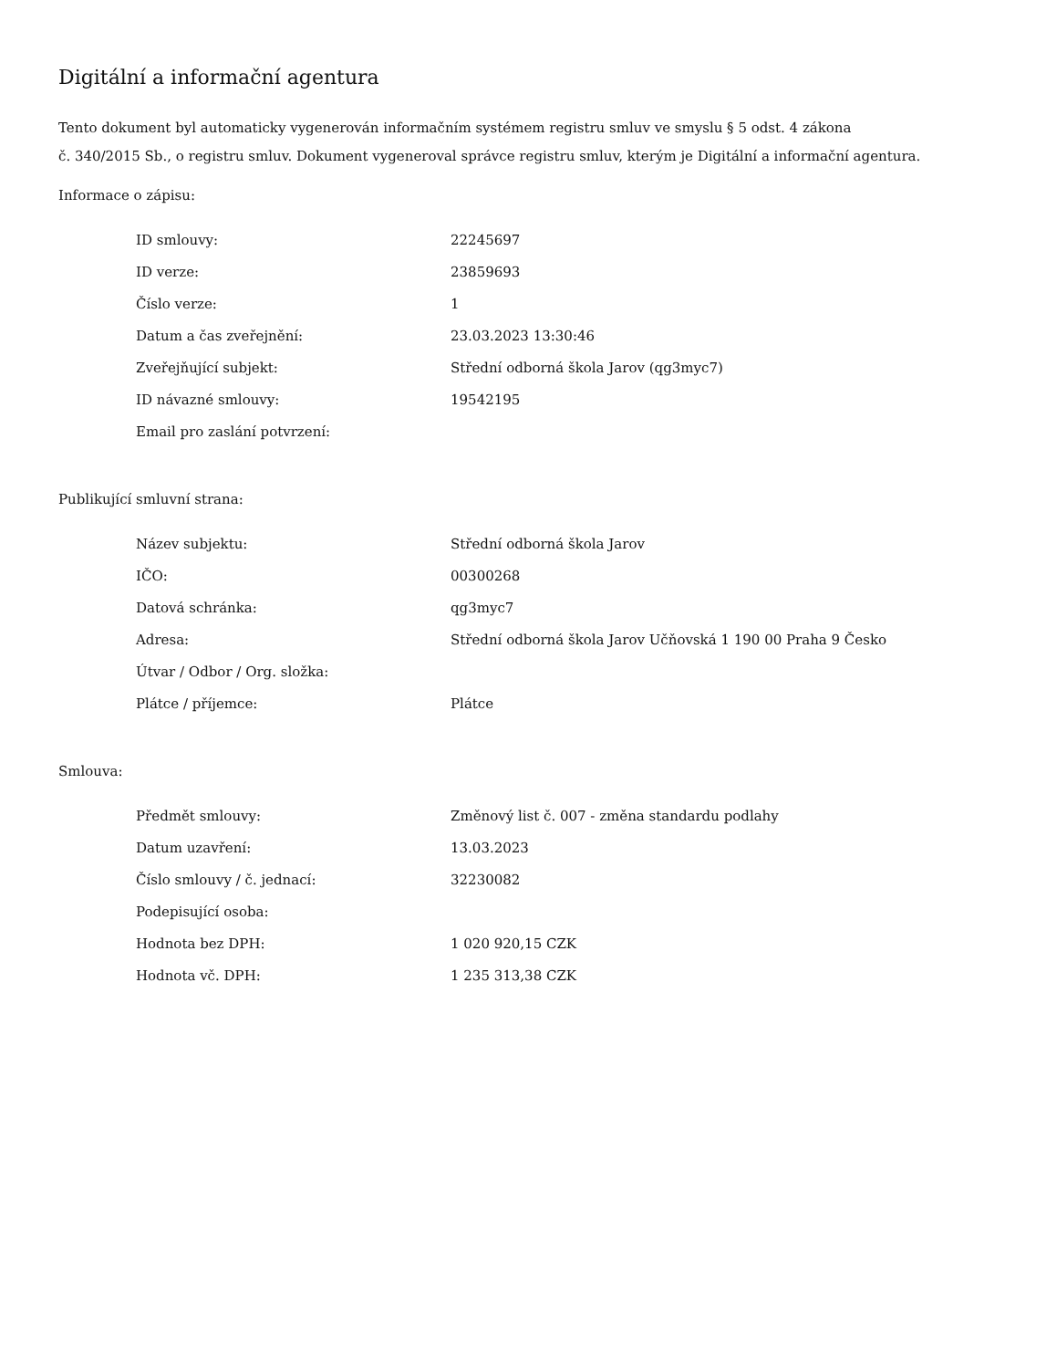Digitální a informační agentura
Tento dokument byl automaticky vygenerován informačním systémem registru smluv ve smyslu § 5 odst. 4 zákona
č. 340/2015 Sb., o registru smluv. Dokument vygeneroval správce registru smluv, kterým je Digitální a informační agentura.
Informace o zápisu:
| ID smlouvy: | 22245697 |
| ID verze: | 23859693 |
| Číslo verze: | 1 |
| Datum a čas zveřejnění: | 23.03.2023 13:30:46 |
| Zveřejňující subjekt: | Střední odborná škola Jarov (qg3myc7) |
| ID návazné smlouvy: | 19542195 |
| Email pro zaslání potvrzení: | |
Publikující smluvní strana:
| Název subjektu: | Střední odborná škola Jarov |
| IČO: | 00300268 |
| Datová schránka: | qg3myc7 |
| Adresa: | Střední odborná škola Jarov Učňovská 1 190 00 Praha 9 Česko |
| Útvar / Odbor / Org. složka: | |
| Plátce / příjemce: | Plátce |
Smlouva:
| Předmět smlouvy: | Změnový list č. 007 - změna standardu podlahy |
| Datum uzavření: | 13.03.2023 |
| Číslo smlouvy / č. jednací: | 32230082 |
| Podepisující osoba: | |
| Hodnota bez DPH: | 1 020 920,15 CZK |
| Hodnota vč. DPH: | 1 235 313,38 CZK |